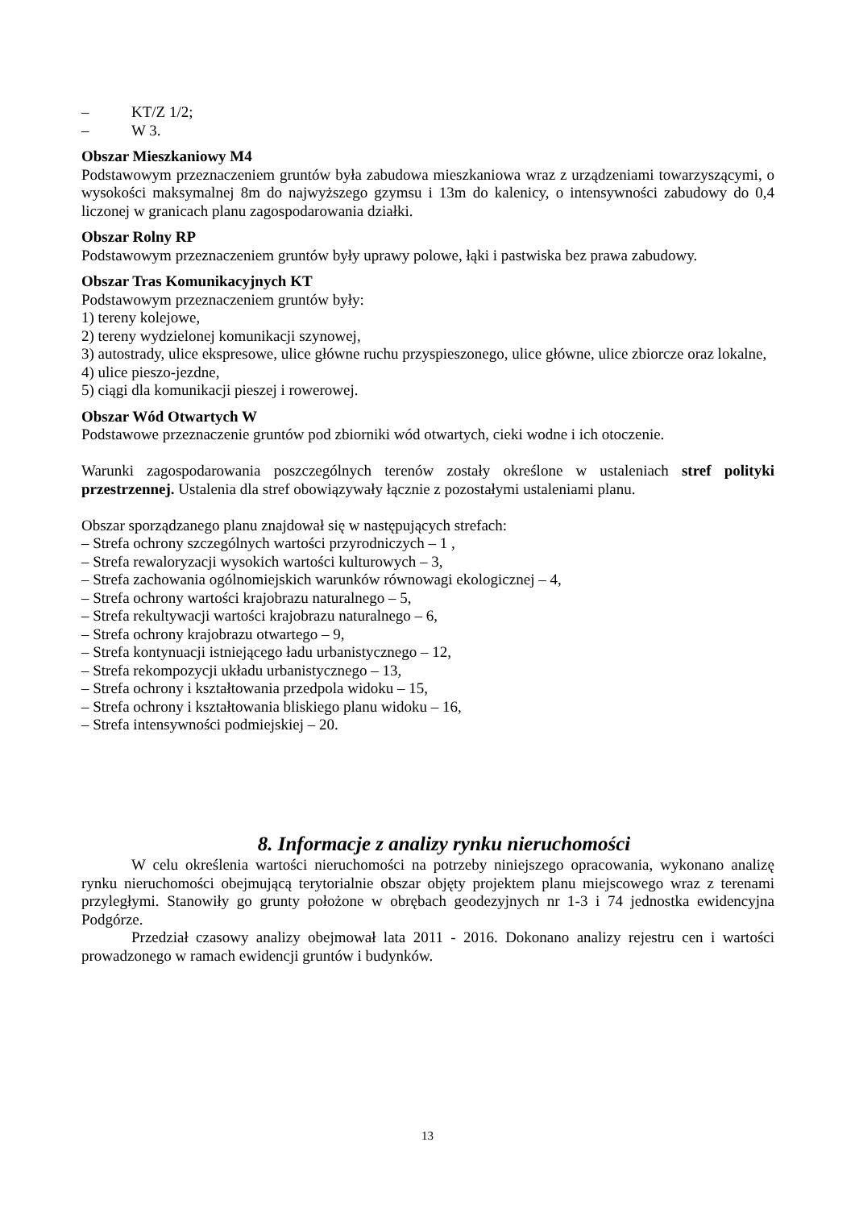– KT/Z 1/2;
– W 3.
Obszar Mieszkaniowy M4
Podstawowym przeznaczeniem gruntów była zabudowa mieszkaniowa wraz z urządzeniami towarzyszącymi, o wysokości maksymalnej 8m do najwyższego gzymsu i 13m do kalenicy, o intensywności zabudowy do 0,4 liczonej w granicach planu zagospodarowania działki.
Obszar Rolny RP
Podstawowym przeznaczeniem gruntów były uprawy polowe, łąki i pastwiska bez prawa zabudowy.
Obszar Tras Komunikacyjnych KT
Podstawowym przeznaczeniem gruntów były:
1) tereny kolejowe,
2) tereny wydzielonej komunikacji szynowej,
3) autostrady, ulice ekspresowe, ulice główne ruchu przyspieszonego, ulice główne, ulice zbiorcze oraz lokalne,
4) ulice pieszo-jezdne,
5) ciągi dla komunikacji pieszej i rowerowej.
Obszar Wód Otwartych W
Podstawowe przeznaczenie gruntów pod zbiorniki wód otwartych, cieki wodne i ich otoczenie.
Warunki zagospodarowania poszczególnych terenów zostały określone w ustaleniach stref polityki przestrzennej. Ustalenia dla stref obowiązywały łącznie z pozostałymi ustaleniami planu.
Obszar sporządzanego planu znajdował się w następujących strefach:
– Strefa ochrony szczególnych wartości przyrodniczych – 1 ,
– Strefa rewaloryzacji wysokich wartości kulturowych – 3,
– Strefa zachowania ogólnomiejskich warunków równowagi ekologicznej – 4,
– Strefa ochrony wartości krajobrazu naturalnego – 5,
– Strefa rekultywacji wartości krajobrazu naturalnego – 6,
– Strefa ochrony krajobrazu otwartego – 9,
– Strefa kontynuacji istniejącego ładu urbanistycznego – 12,
– Strefa rekompozycji układu urbanistycznego – 13,
– Strefa ochrony i kształtowania przedpola widoku – 15,
– Strefa ochrony i kształtowania bliskiego planu widoku – 16,
– Strefa intensywności podmiejskiej – 20.
8. Informacje z analizy rynku nieruchomości
W celu określenia wartości nieruchomości na potrzeby niniejszego opracowania, wykonano analizę rynku nieruchomości obejmującą terytorialnie obszar objęty projektem planu miejscowego wraz z terenami przyległymi. Stanowiły go grunty położone w obrębach geodezyjnych nr 1-3 i 74 jednostka ewidencyjna Podgórze.
Przedział czasowy analizy obejmował lata 2011 - 2016. Dokonano analizy rejestru cen i wartości prowadzonego w ramach ewidencji gruntów i budynków.
13